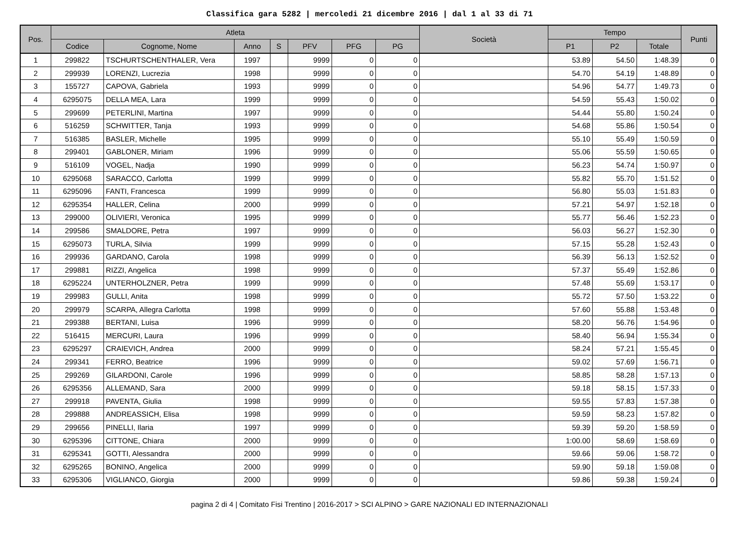Classifica gara 5282 | mercoledi 21 dicembre 2016 | dal 1 al 33 di 71
| Pos. | Atleta | | | | | | | Società | Tempo | | | Punti |
| --- | --- | --- | --- | --- | --- | --- | --- | --- | --- | --- | --- | --- |
| | Codice | Cognome, Nome | Anno | S | PFV | PFG | PG | | P1 | P2 | Totale | |
| 1 | 299822 | TSCHURTSCHENTHALER, Vera | 1997 | | 9999 | 0 | 0 | | 53.89 | 54.50 | 1:48.39 | 0 |
| 2 | 299939 | LORENZI, Lucrezia | 1998 | | 9999 | 0 | 0 | | 54.70 | 54.19 | 1:48.89 | 0 |
| 3 | 155727 | CAPOVA, Gabriela | 1993 | | 9999 | 0 | 0 | | 54.96 | 54.77 | 1:49.73 | 0 |
| 4 | 6295075 | DELLA MEA, Lara | 1999 | | 9999 | 0 | 0 | | 54.59 | 55.43 | 1:50.02 | 0 |
| 5 | 299699 | PETERLINI, Martina | 1997 | | 9999 | 0 | 0 | | 54.44 | 55.80 | 1:50.24 | 0 |
| 6 | 516259 | SCHWITTER, Tanja | 1993 | | 9999 | 0 | 0 | | 54.68 | 55.86 | 1:50.54 | 0 |
| 7 | 516385 | BASLER, Michelle | 1995 | | 9999 | 0 | 0 | | 55.10 | 55.49 | 1:50.59 | 0 |
| 8 | 299401 | GABLONER, Miriam | 1996 | | 9999 | 0 | 0 | | 55.06 | 55.59 | 1:50.65 | 0 |
| 9 | 516109 | VOGEL, Nadja | 1990 | | 9999 | 0 | 0 | | 56.23 | 54.74 | 1:50.97 | 0 |
| 10 | 6295068 | SARACCO, Carlotta | 1999 | | 9999 | 0 | 0 | | 55.82 | 55.70 | 1:51.52 | 0 |
| 11 | 6295096 | FANTI, Francesca | 1999 | | 9999 | 0 | 0 | | 56.80 | 55.03 | 1:51.83 | 0 |
| 12 | 6295354 | HALLER, Celina | 2000 | | 9999 | 0 | 0 | | 57.21 | 54.97 | 1:52.18 | 0 |
| 13 | 299000 | OLIVIERI, Veronica | 1995 | | 9999 | 0 | 0 | | 55.77 | 56.46 | 1:52.23 | 0 |
| 14 | 299586 | SMALDORE, Petra | 1997 | | 9999 | 0 | 0 | | 56.03 | 56.27 | 1:52.30 | 0 |
| 15 | 6295073 | TURLA, Silvia | 1999 | | 9999 | 0 | 0 | | 57.15 | 55.28 | 1:52.43 | 0 |
| 16 | 299936 | GARDANO, Carola | 1998 | | 9999 | 0 | 0 | | 56.39 | 56.13 | 1:52.52 | 0 |
| 17 | 299881 | RIZZI, Angelica | 1998 | | 9999 | 0 | 0 | | 57.37 | 55.49 | 1:52.86 | 0 |
| 18 | 6295224 | UNTERHOLZNER, Petra | 1999 | | 9999 | 0 | 0 | | 57.48 | 55.69 | 1:53.17 | 0 |
| 19 | 299983 | GULLI, Anita | 1998 | | 9999 | 0 | 0 | | 55.72 | 57.50 | 1:53.22 | 0 |
| 20 | 299979 | SCARPA, Allegra Carlotta | 1998 | | 9999 | 0 | 0 | | 57.60 | 55.88 | 1:53.48 | 0 |
| 21 | 299388 | BERTANI, Luisa | 1996 | | 9999 | 0 | 0 | | 58.20 | 56.76 | 1:54.96 | 0 |
| 22 | 516415 | MERCURI, Laura | 1996 | | 9999 | 0 | 0 | | 58.40 | 56.94 | 1:55.34 | 0 |
| 23 | 6295297 | CRAIEVICH, Andrea | 2000 | | 9999 | 0 | 0 | | 58.24 | 57.21 | 1:55.45 | 0 |
| 24 | 299341 | FERRO, Beatrice | 1996 | | 9999 | 0 | 0 | | 59.02 | 57.69 | 1:56.71 | 0 |
| 25 | 299269 | GILARDONI, Carole | 1996 | | 9999 | 0 | 0 | | 58.85 | 58.28 | 1:57.13 | 0 |
| 26 | 6295356 | ALLEMAND, Sara | 2000 | | 9999 | 0 | 0 | | 59.18 | 58.15 | 1:57.33 | 0 |
| 27 | 299918 | PAVENTA, Giulia | 1998 | | 9999 | 0 | 0 | | 59.55 | 57.83 | 1:57.38 | 0 |
| 28 | 299888 | ANDREASSICH, Elisa | 1998 | | 9999 | 0 | 0 | | 59.59 | 58.23 | 1:57.82 | 0 |
| 29 | 299656 | PINELLI, Ilaria | 1997 | | 9999 | 0 | 0 | | 59.39 | 59.20 | 1:58.59 | 0 |
| 30 | 6295396 | CITTONE, Chiara | 2000 | | 9999 | 0 | 0 | | 1:00.00 | 58.69 | 1:58.69 | 0 |
| 31 | 6295341 | GOTTI, Alessandra | 2000 | | 9999 | 0 | 0 | | 59.66 | 59.06 | 1:58.72 | 0 |
| 32 | 6295265 | BONINO, Angelica | 2000 | | 9999 | 0 | 0 | | 59.90 | 59.18 | 1:59.08 | 0 |
| 33 | 6295306 | VIGLIANCO, Giorgia | 2000 | | 9999 | 0 | 0 | | 59.86 | 59.38 | 1:59.24 | 0 |
pagina 2 di 4 | Comitato Fisi Trentino | 2016-2017 > SCI ALPINO > GARE NAZIONALI ED INTERNAZIONALI